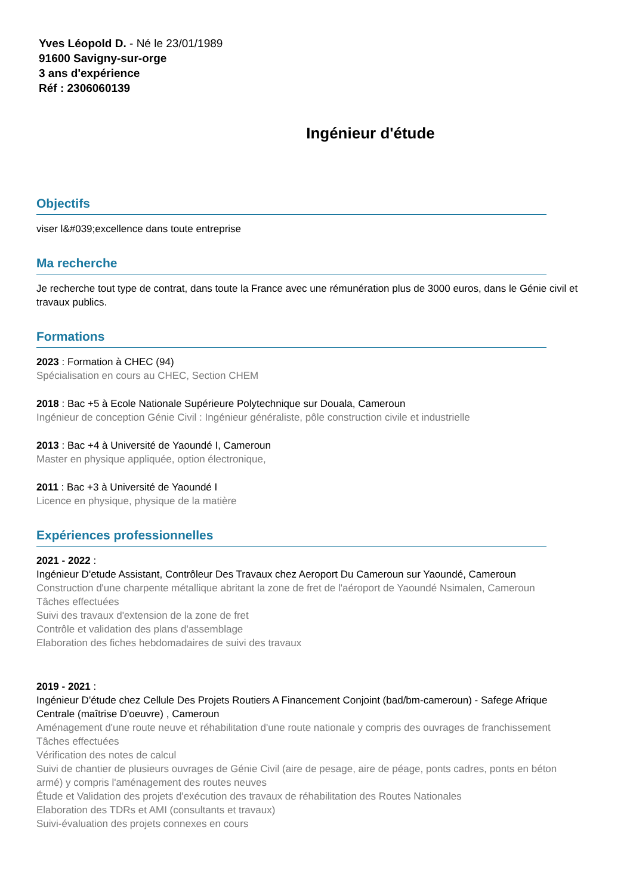Yves Léopold D. - Né le 23/01/1989
91600 Savigny-sur-orge
3 ans d'expérience
Réf : 2306060139
Ingénieur d'étude
Objectifs
viser l&#039;excellence dans toute entreprise
Ma recherche
Je recherche tout type de contrat, dans toute la France avec une rémunération plus de 3000 euros, dans le Génie civil et travaux publics.
Formations
2023 : Formation à CHEC (94)
Spécialisation en cours au CHEC, Section CHEM
2018 : Bac +5 à Ecole Nationale Supérieure Polytechnique sur Douala, Cameroun
Ingénieur de conception Génie Civil : Ingénieur généraliste, pôle construction civile et industrielle
2013 : Bac +4 à Université de Yaoundé I, Cameroun
Master en physique appliquée, option électronique,
2011 : Bac +3 à Université de Yaoundé I
Licence en physique, physique de la matière
Expériences professionnelles
2021 - 2022 :
Ingénieur D'etude Assistant, Contrôleur Des Travaux chez Aeroport Du Cameroun sur Yaoundé, Cameroun
Construction d'une charpente métallique abritant la zone de fret de l'aéroport de Yaoundé Nsimalen, Cameroun
Tâches effectuées
Suivi des travaux d'extension de la zone de fret
Contrôle et validation des plans d'assemblage
Elaboration des fiches hebdomadaires de suivi des travaux
2019 - 2021 :
Ingénieur D'étude chez Cellule Des Projets Routiers A Financement Conjoint (bad/bm-cameroun) - Safege Afrique Centrale (maîtrise D'oeuvre) , Cameroun
Aménagement d'une route neuve et réhabilitation d'une route nationale y compris des ouvrages de franchissement
Tâches effectuées
Vérification des notes de calcul
Suivi de chantier de plusieurs ouvrages de Génie Civil (aire de pesage, aire de péage, ponts cadres, ponts en béton armé) y compris l'aménagement des routes neuves
Étude et Validation des projets d'exécution des travaux de réhabilitation des Routes Nationales
Elaboration des TDRs et AMI (consultants et travaux)
Suivi-évaluation des projets connexes en cours